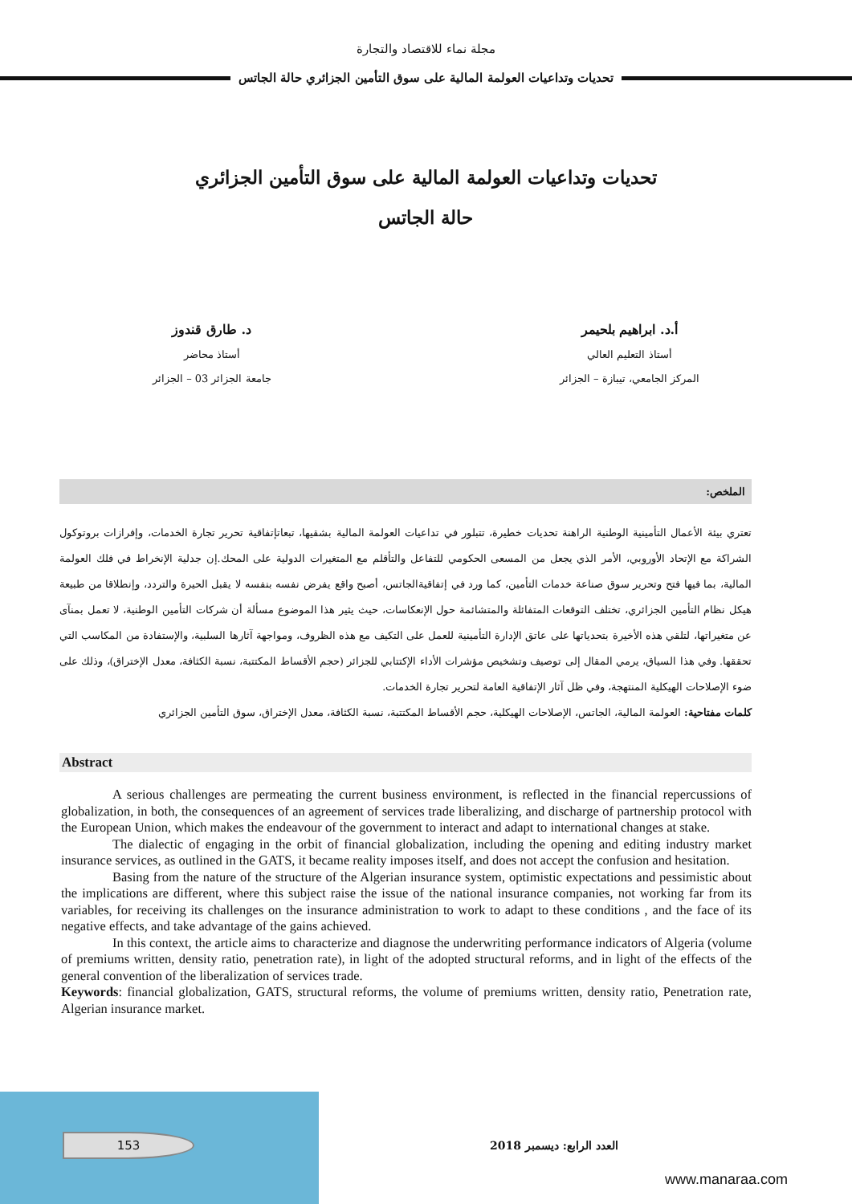مجلة نماء للاقتصاد والتجارة
تحديات وتداعيات العولمة المالية على سوق التأمين الجزائري حالة الجاتس
تحديات وتداعيات العولمة المالية على سوق التأمين الجزائري
حالة الجاتس
أ.د. ابراهيم بلحيمر
أستاذ التعليم العالي
المركز الجامعي، تيبازة – الجزائر
د. طارق قندوز
أستاذ محاضر
جامعة الجزائر 03 – الجزائر
الملخص:
تعتري بيئة الأعمال التأمينية الوطنية الراهنة تحديات خطيرة، تتبلور في تداعيات العولمة المالية بشقيها، تبعاتإتفاقية تحرير تجارة الخدمات، وإفرازات بروتوكول الشراكة مع الإتحاد الأوروبي، الأمر الذي يجعل من المسعى الحكومي للتفاعل والتأقلم مع المتغيرات الدولية على المحك.إن جدلية الإنخراط في فلك العولمة المالية، بما فيها فتح وتحرير سوق صناعة خدمات التأمين، كما ورد في إتفاقيةالجاتس، أصبح واقع يفرض نفسه بنفسه لا يقبل الحيرة والتردد، وإنطلاقا من طبيعة هيكل نظام التأمين الجزائري، تختلف التوقعات المتفائلة والمتشائمة حول الإنعكاسات، حيث يثير هذا الموضوع مسألة أن شركات التأمين الوطنية، لا تعمل بمنآى عن متغيراتها، لتلقي هذه الأخيرة بتحدياتها على عاتق الإدارة التأمينية للعمل على التكيف مع هذه الظروف، ومواجهة آثارها السلبية، والإستفادة من المكاسب التي تحققها. وفي هذا السياق، يرمي المقال إلى توصيف وتشخيص مؤشرات الأداء الإكتتابي للجزائر (حجم الأقساط المكتتبة، نسبة الكثافة، معدل الإختراق)، وذلك على ضوء الإصلاحات الهيكلية المنتهجة، وفي ظل آثار الإتفاقية العامة لتحرير تجارة الخدمات.
كلمات مفتاحية: العولمة المالية، الجاتس، الإصلاحات الهيكلية، حجم الأقساط المكتتبة، نسبة الكثافة، معدل الإختراق، سوق التأمين الجزائري
Abstract
A serious challenges are permeating the current business environment, is reflected in the financial repercussions of globalization, in both, the consequences of an agreement of services trade liberalizing, and discharge of partnership protocol with the European Union, which makes the endeavour of the government to interact and adapt to international changes at stake.
The dialectic of engaging in the orbit of financial globalization, including the opening and editing industry market insurance services, as outlined in the GATS, it became reality imposes itself, and does not accept the confusion and hesitation.
Basing from the nature of the structure of the Algerian insurance system, optimistic expectations and pessimistic about the implications are different, where this subject raise the issue of the national insurance companies, not working far from its variables, for receiving its challenges on the insurance administration to work to adapt to these conditions , and the face of its negative effects, and take advantage of the gains achieved.
In this context, the article aims to characterize and diagnose the underwriting performance indicators of Algeria (volume of premiums written, density ratio, penetration rate), in light of the adopted structural reforms, and in light of the effects of the general convention of the liberalization of services trade.
Keywords: financial globalization, GATS, structural reforms, the volume of premiums written, density ratio, Penetration rate, Algerian insurance market.
153 العدد الرابع: ديسمبر 2018
www.manaraa.com